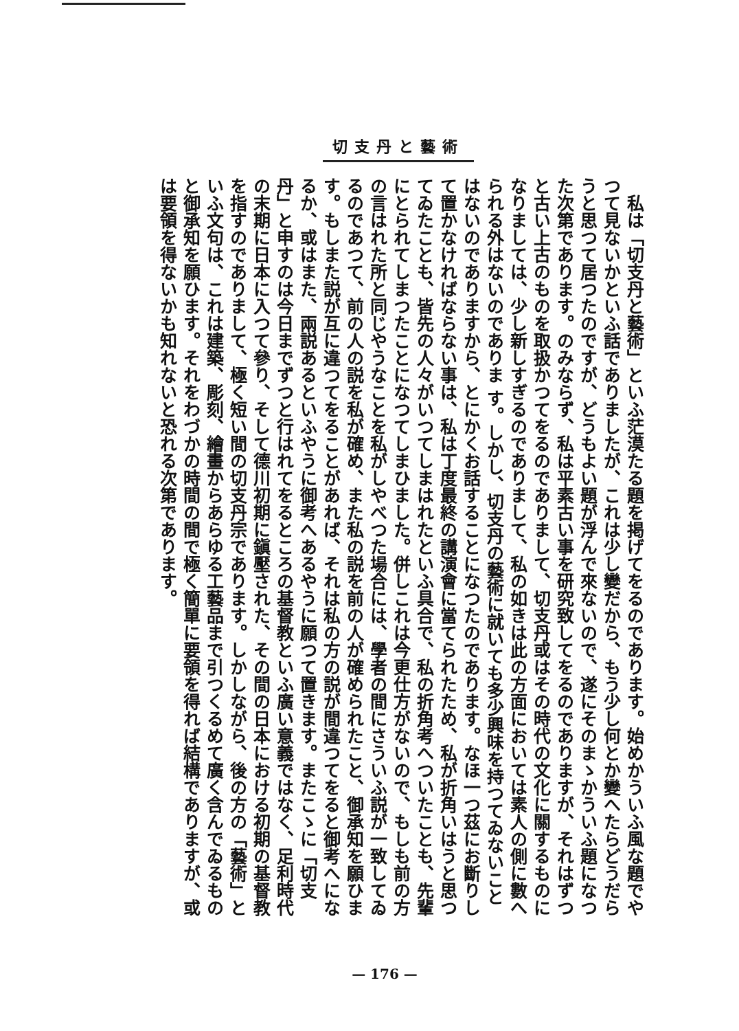切支丹と藝術
私は「切支丹と藝術」といふ茫漠たる題を掲げてをるのであります。始めかういふ風な題でやつて見ないかといふ話でありましたが、これは少し變だから、もう少し何とか變へたらどうだらうと思つて居つたのですが、どうもよい題が浮んで來ないので、遂にそのまゝかういふ題になつた次第であります。のみならず、私は平素古い事を研究致してをるのでありますが、それはずつと古い上古のものを取扱かつてをるのでありまして、切支丹或はその時代の文化に關するものになりましては、少し新しすぎるのでありまして、私の如きは此の方面においては素人の側に數へられる外はないのでありま す。しかし、切支丹の藝術に就いても多少興味を持つてゐないことはないのでありますから、とにかくお話することになつたのであります。なほ一つ茲にお斷りして置かなければならない事は、私は丁度最終の講演會に當てられたため、私が折角いはうと思つてゐたことも、皆先の人々がいつてしまはれたといふ具合で、私の折角考へついたことも、先輩にとられてしまつたことになつてしまひました。併しこれは今更仕方がないので、もしも前の方の言はれた所と同じやうなことを私がしやべつた場合には、學者の間にさういふ説が一致してゐるのであつて、前の人の説を私が確め、また私の説を前の人が確められたこと、御承知を願ひます。もしまた説が互に違つてをることがあれば、それは私の方の説が間違つてをると御考へになるか、或はまた、兩説あるといふやうに御考へあるやうに願つて置きます。またこゝに「切支丹」と申すのは今日までずつと行はれてをるところの基督教といふ廣い意義ではなく、足利時代の末期に日本に入つて參り、そして德川初期に鎭壓された、その間の日本における初期の基督教を指すのでありまして、極く短い間の切支丹宗であります。しかしながら、後の方の「藝術」といふ文句は、これは建築、彫刻、繪畫からあらゆる工藝品まで引つくるめて廣く含んでゐるものと御承知を願ひます。それをわづかの時間の間で極く簡單に要領を得れば結構でありますが、或は要領を得ないかも知れないと恐れる次第であります。
— 176 —